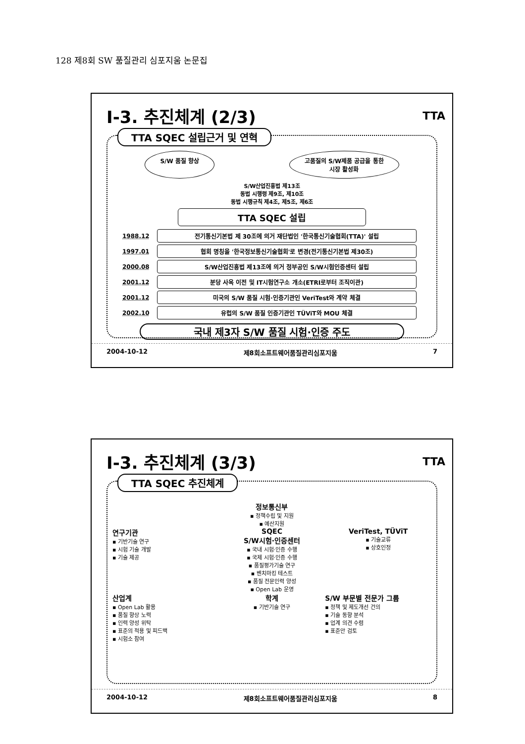128 제8회 SW 품질관리 심포지움 논문집
Ⅰ-3. 추진체계 (2/3)
TTA
TTA SQEC 설립근거 및 연혁
S/W 품질 향상 고품질의 S/W제품 공급을 통한
시장 활성화
S/W산업진흥법 제13조
동법 시행령 제9조, 제10조
동법 시행규칙 제4조, 제5조, 제6조
TTA SQEC 설립
1988.12 전기통신기본법 제 30조에 의거 재단법인 '한국통신기술협회(TTA)' 설립
1997.01 협회 명칭을 '한국정보통신기술협회'로 변경(전기통신기본법 제30조)
2000.08 S/W산업진흥법 제13조에 의거 정부공인 S/W시험인증센터 설립
2001.12 분당 사옥 이전 및 IT시험연구소 개소(ETRI로부터 조직이관)
2001.12 미국의 S/W 품질 시험·인증기관인 VeriTest와 계약 체결
2002.10 유럽의 S/W 품질 인증기관인 TÜViT와 MOU 체결
국내 제3자 S/W 품질 시험·인증 주도
2004-10-12 제8회소프트웨어품질관리심포지움 7
Ⅰ-3. 추진체계 (3/3)
TTA
TTA SQEC 추진체계
정보통신부
▪ 정책수립 및 지원
▪ 예산지원
연구기관
▪ 기반기술 연구
▪ 시험 기술 개발
▪ 기술 제공
SQEC
S/W시험·인증센터
▪ 국내 시험·인증 수행
▪ 국제 시험·인증 수행
▪ 품질평가기술 연구
▪ 벤치마킹 테스트
▪ 품질 전문인력 양성
▪ Open Lab 운영
VeriTest, TÜViT
▪ 기술교류
▪ 상호인정
산업계
▪ Open Lab 활용
▪ 품질 향상 노력
▪ 인력 양성 위탁
▪ 표준의 적용 및 피드백
▪ 시험소 참여
학계
▪ 기반기술 연구
S/W 부문별 전문가 그룹
▪ 정책 및 제도개선 건의
▪ 기술 동향 분석
▪ 업계 의견 수렴
▪ 표준안 검토
2004-10-12 제8회소프트웨어품질관리심포지움 8